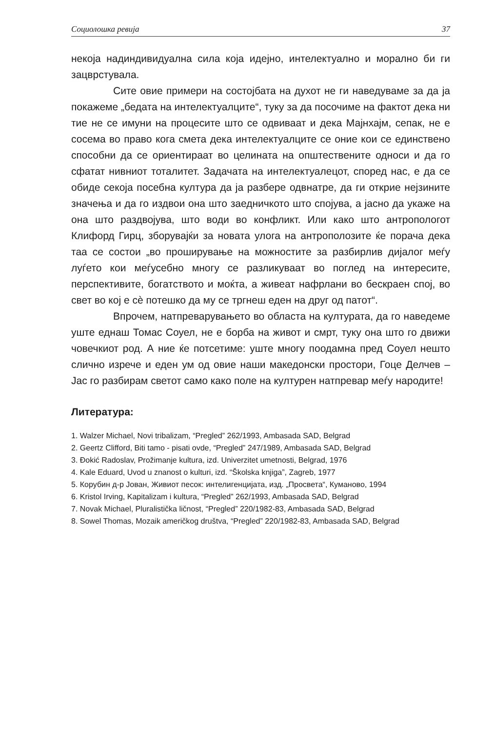Социолошка ревија 37
некоја надиндивидуална сила која идејно, интелектуално и морално би ги зацврстувала.
Сите овие примери на состојбата на духот не ги наведуваме за да ја покажеме „бедата на интелектуалците“, туку за да посочиме на фактот дека ни тие не се имуни на процесите што се одвиваат и дека Мајнхајм, сепак, не е сосема во право кога смета дека интелектуалците се оние кои се единствено способни да се ориентираат во целината на општествените односи и да го сфатат нивниот тоталитет. Задачата на интелектуалецот, според нас, е да се обиде секоја посебна култура да ја разбере одвнатре, да ги открие нејзините значења и да го издвои она што заедничкото што спојува, а јасно да укаже на она што раздвојува, што води во конфликт. Или како што антропологот Клифорд Гирц, зборувајќи за новата улога на антрополозите ќе порача дека таа се состои „во проширување на можностите за разбирлив дијалог меѓу луѓето кои меѓусебно многу се разликуваат во поглед на интересите, перспективите, богатството и моќта, а живеат нафрлани во бескраен спој, во свет во кој е сѐ потешко да му се тргнеш еден на друг од патот“.
Впрочем, натпреварувањето во областа на културата, да го наведеме уште еднаш Томас Соуел, не е борба на живот и смрт, туку она што го движи човечкиот род. А ние ќе потсетиме: уште многу поодамна пред Соуел нешто слично изрече и еден ум од овие наши македонски простори, Гоце Делчев – Јас го разбирам светот само како поле на културен натпревар меѓу народите!
Литература:
1. Walzer Michael, Novi tribalizam, “Pregled” 262/1993, Ambasada SAD, Belgrad
2. Geertz Clifford, Biti tamo - pisati ovde, “Pregled” 247/1989, Ambasada SAD, Belgrad
3. Đokić Radoslav, Prožimanje kultura, izd. Univerzitet umetnosti, Belgrad, 1976
4. Kale Eduard, Uvod u znanost o kulturi, izd. “Školska knjiga”, Zagreb, 1977
5. Корубин д-р Јован, Живиот песок: интелигенцијата, изд. „Просвета“, Куманово, 1994
6. Kristol Irving, Kapitalizam i kultura, “Pregled” 262/1993, Ambasada SAD, Belgrad
7. Novak Michael, Pluralistička ličnost, “Pregled” 220/1982-83, Ambasada SAD, Belgrad
8. Sowel Thomas, Mozaik američkog društva, “Pregled” 220/1982-83, Ambasada SAD, Belgrad